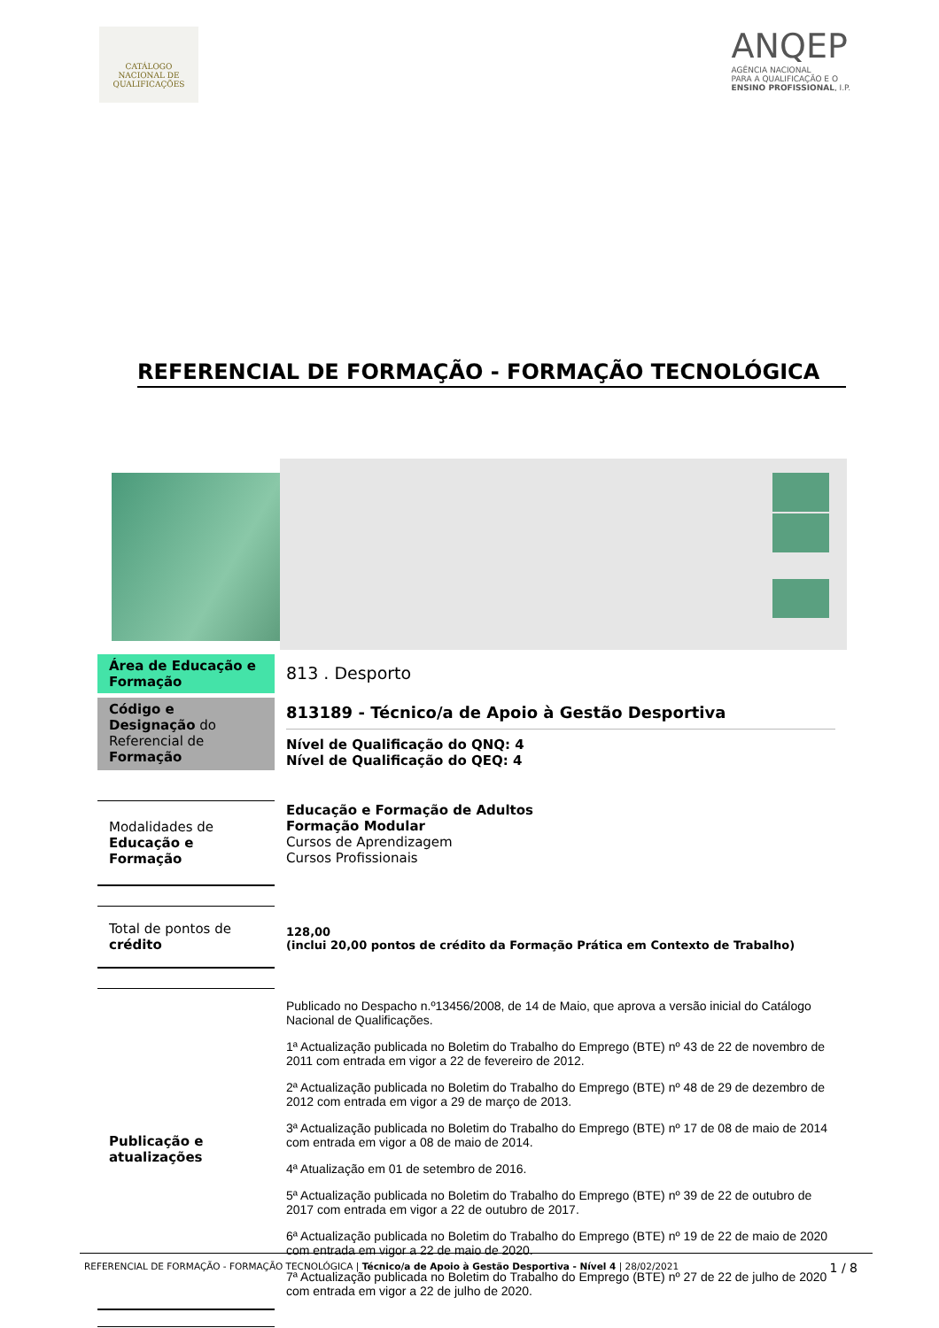CATÁLOGO
NACIONAL DE
QUALIFICAÇÕES
ANQEP
AGÊNCIA NACIONAL
PARA A QUALIFICAÇÃO E O
ENSINO PROFISSIONAL, I.P.
REFERENCIAL DE FORMAÇÃO - FORMAÇÃO TECNOLÓGICA
Área de Educação e Formação
813 . Desporto
Código e Designação do Referencial de Formação
813189 - Técnico/a de Apoio à Gestão Desportiva
Nível de Qualificação do QNQ: 4
Nível de Qualificação do QEQ: 4
Modalidades de Educação e Formação
Educação e Formação de Adultos
Formação Modular
Cursos de Aprendizagem
Cursos Profissionais
Total de pontos de crédito
128,00
(inclui 20,00 pontos de crédito da Formação Prática em Contexto de Trabalho)
Publicação e atualizações
Publicado no Despacho n.º13456/2008, de 14 de Maio, que aprova a versão inicial do Catálogo Nacional de Qualificações.
1ª Actualização publicada no Boletim do Trabalho do Emprego (BTE) nº 43 de 22 de novembro de 2011 com entrada em vigor a 22 de fevereiro de 2012.
2ª Actualização publicada no Boletim do Trabalho do Emprego (BTE) nº 48 de 29 de dezembro de 2012 com entrada em vigor a 29 de março de 2013.
3ª Actualização publicada no Boletim do Trabalho do Emprego (BTE) nº 17 de 08 de maio de 2014 com entrada em vigor a 08 de maio de 2014.
4ª Atualização em 01 de setembro de 2016.
5ª Actualização publicada no Boletim do Trabalho do Emprego (BTE) nº 39 de 22 de outubro de 2017 com entrada em vigor a 22 de outubro de 2017.
6ª Actualização publicada no Boletim do Trabalho do Emprego (BTE) nº 19 de 22 de maio de 2020 com entrada em vigor a 22 de maio de 2020.
7ª Actualização publicada no Boletim do Trabalho do Emprego (BTE) nº 27 de 22 de julho de 2020 com entrada em vigor a 22 de julho de 2020.
REFERENCIAL DE FORMAÇÃO - FORMAÇÃO TECNOLÓGICA | Técnico/a de Apoio à Gestão Desportiva - Nível 4 | 28/02/2021 1 / 8